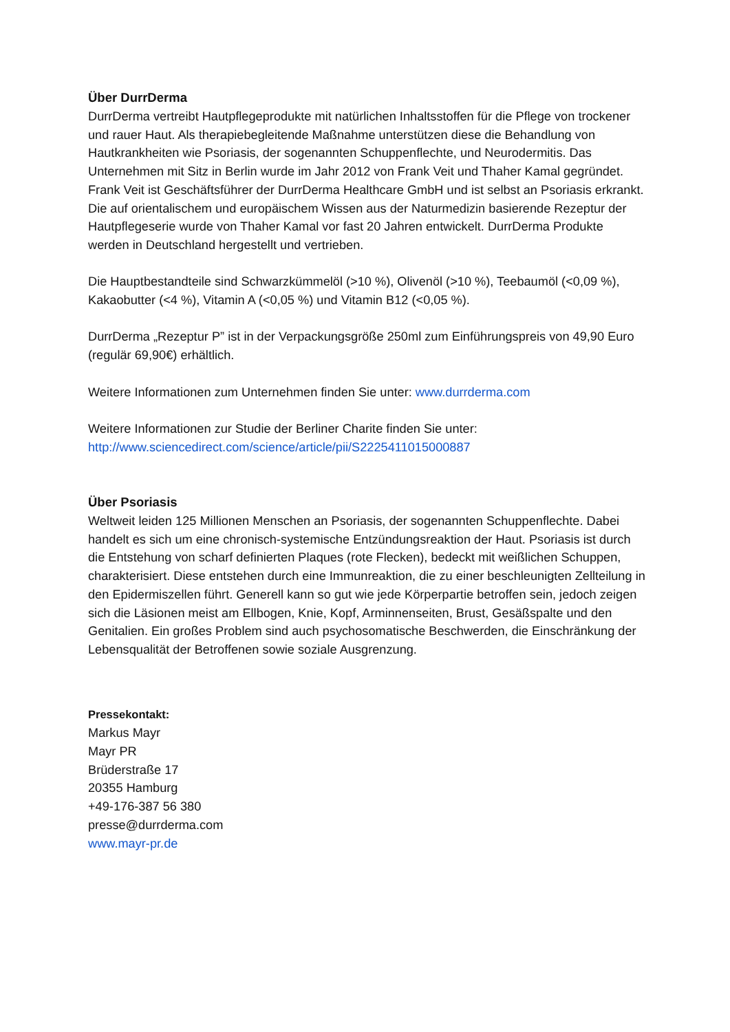Über DurrDerma
DurrDerma vertreibt Hautpflegeprodukte mit natürlichen Inhaltsstoffen für die Pflege von trockener und rauer Haut. Als therapiebegleitende Maßnahme unterstützen diese die Behandlung von Hautkrankheiten wie Psoriasis, der sogenannten Schuppenflechte, und Neurodermitis. Das Unternehmen mit Sitz in Berlin wurde im Jahr 2012 von Frank Veit und Thaher Kamal gegründet. Frank Veit ist Geschäftsführer der DurrDerma Healthcare GmbH und ist selbst an Psoriasis erkrankt. Die auf orientalischem und europäischem Wissen aus der Naturmedizin basierende Rezeptur der Hautpflegeserie wurde von Thaher Kamal vor fast 20 Jahren entwickelt. DurrDerma Produkte werden in Deutschland hergestellt und vertrieben.
Die Hauptbestandteile sind Schwarzkümmelöl (>10 %), Olivenöl (>10 %), Teebaumöl (<0,09 %), Kakaobutter (<4 %), Vitamin A (<0,05 %) und Vitamin B12 (<0,05 %).
DurrDerma „Rezeptur P” ist in der Verpackungsgröße 250ml zum Einführungspreis von 49,90 Euro (regulär 69,90€) erhältlich.
Weitere Informationen zum Unternehmen finden Sie unter: www.durrderma.com
Weitere Informationen zur Studie der Berliner Charite finden Sie unter:
http://www.sciencedirect.com/science/article/pii/S2225411015000887
Über Psoriasis
Weltweit leiden 125 Millionen Menschen an Psoriasis, der sogenannten Schuppenflechte. Dabei handelt es sich um eine chronisch-systemische Entzündungsreaktion der Haut. Psoriasis ist durch die Entstehung von scharf definierten Plaques (rote Flecken), bedeckt mit weißlichen Schuppen, charakterisiert. Diese entstehen durch eine Immunreaktion, die zu einer beschleunigten Zellteilung in den Epidermiszellen führt. Generell kann so gut wie jede Körperpartie betroffen sein, jedoch zeigen sich die Läsionen meist am Ellbogen, Knie, Kopf, Arminnenseiten, Brust, Gesäßspalte und den Genitalien. Ein großes Problem sind auch psychosomatische Beschwerden, die Einschränkung der Lebensqualität der Betroffenen sowie soziale Ausgrenzung.
Pressekontakt:
Markus Mayr
Mayr PR
Brüderstraße 17
20355 Hamburg
+49-176-387 56 380
presse@durrderma.com
www.mayr-pr.de